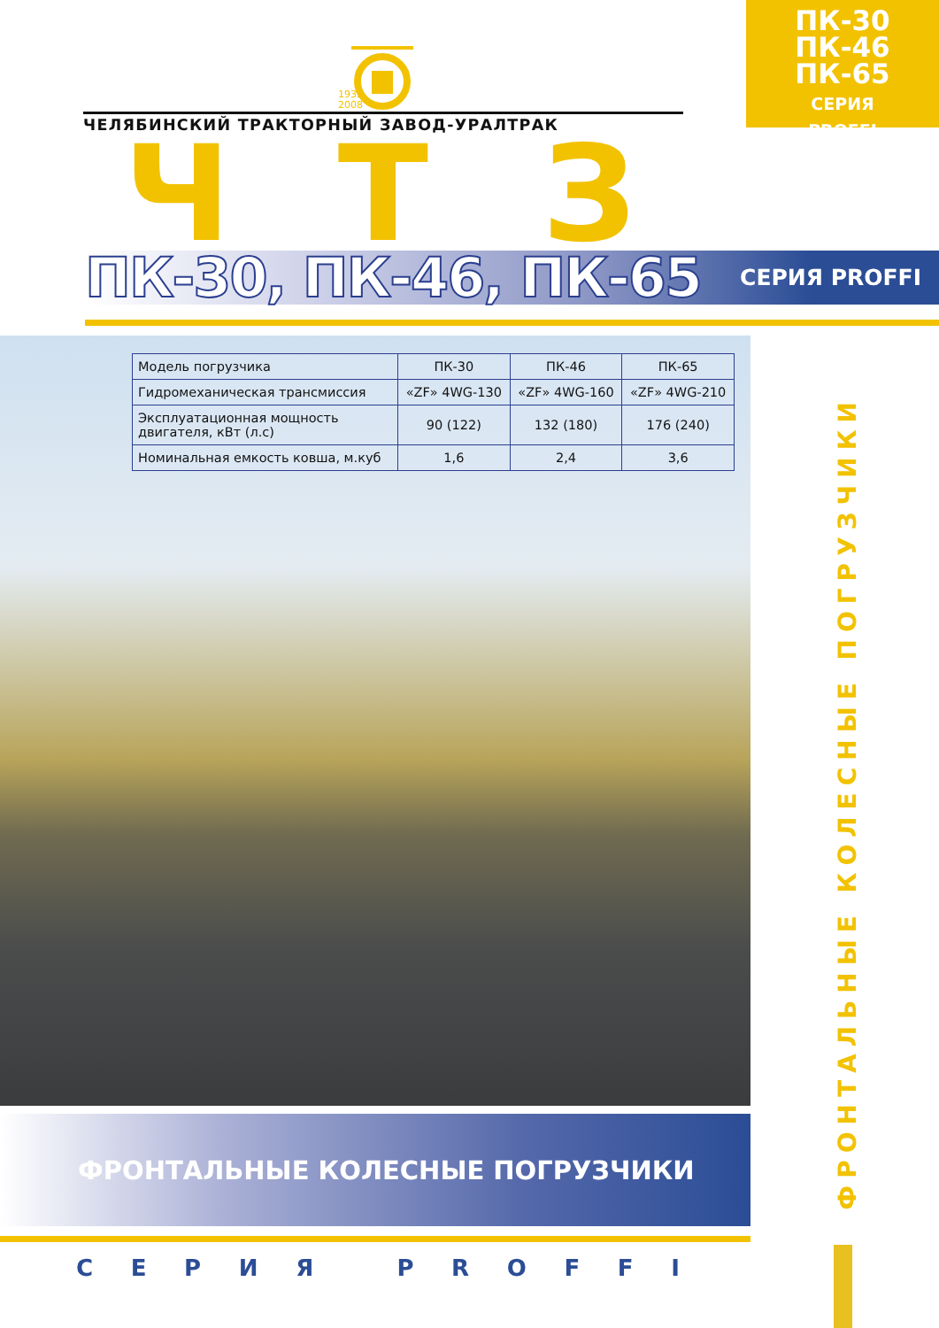1933
2008
ЧЕЛЯБИНСКИЙ ТРАКТОРНЫЙ ЗАВОД-УРАЛТРАК
Ч Т З
ПК-30
ПК-46
ПК-65
СЕРИЯ
PROFFI
ПК-30, ПК-46, ПК-65 СЕРИЯ PROFFI
| Модель погрузчика | ПК-30 | ПК-46 | ПК-65 |
| Гидромеханическая трансмиссия | «ZF» 4WG-130 | «ZF» 4WG-160 | «ZF» 4WG-210 |
| Эксплуатационная мощность двигателя, кВт (л.с) | 90 (122) | 132 (180) | 176 (240) |
| Номинальная емкость ковша, м.куб | 1,6 | 2,4 | 3,6 |
ФРОНТАЛЬНЫЕ КОЛЕСНЫЕ ПОГРУЗЧИКИ
С Е Р И Я P R O F F I
ФРОНТАЛЬНЫЕ КОЛЕСНЫЕ ПОГРУЗЧИКИ